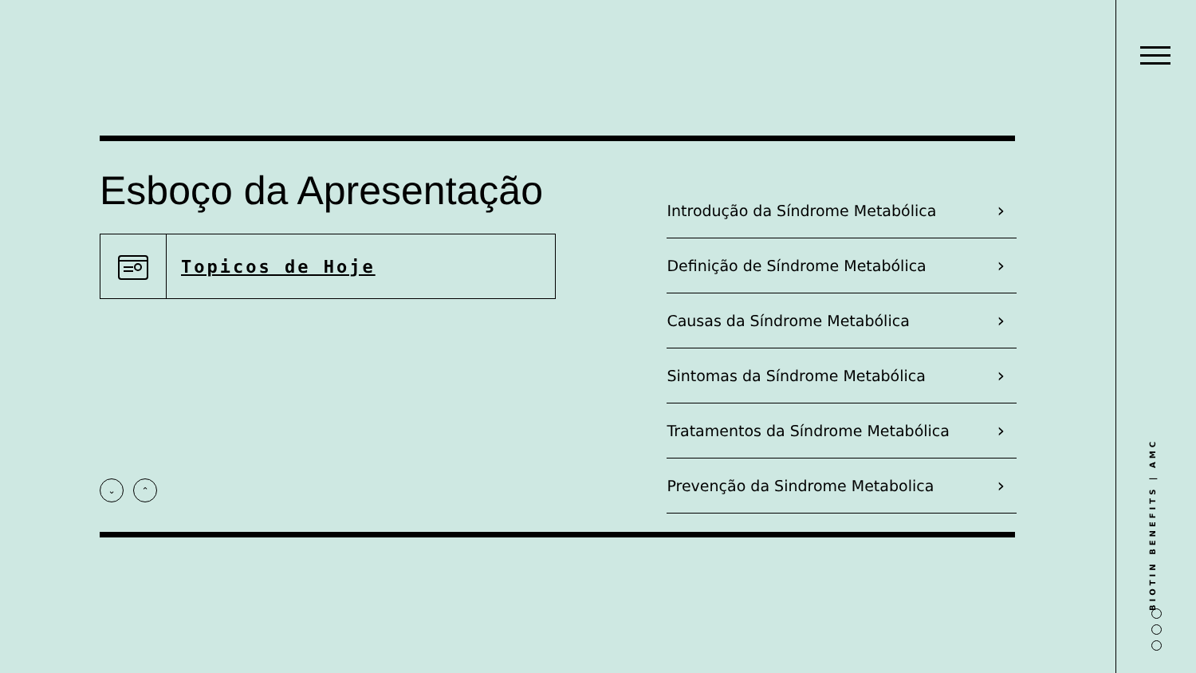Esboço da Apresentação
Topicos de Hoje
⌄ ⌃
Introdução da Síndrome Metabólica ›
Definição de Síndrome Metabólica ›
Causas da Síndrome Metabólica ›
Sintomas da Síndrome Metabólica ›
Tratamentos da Síndrome Metabólica ›
Prevenção da Sindrome Metabolica ›
BIOTIN BENEFITS | AMC